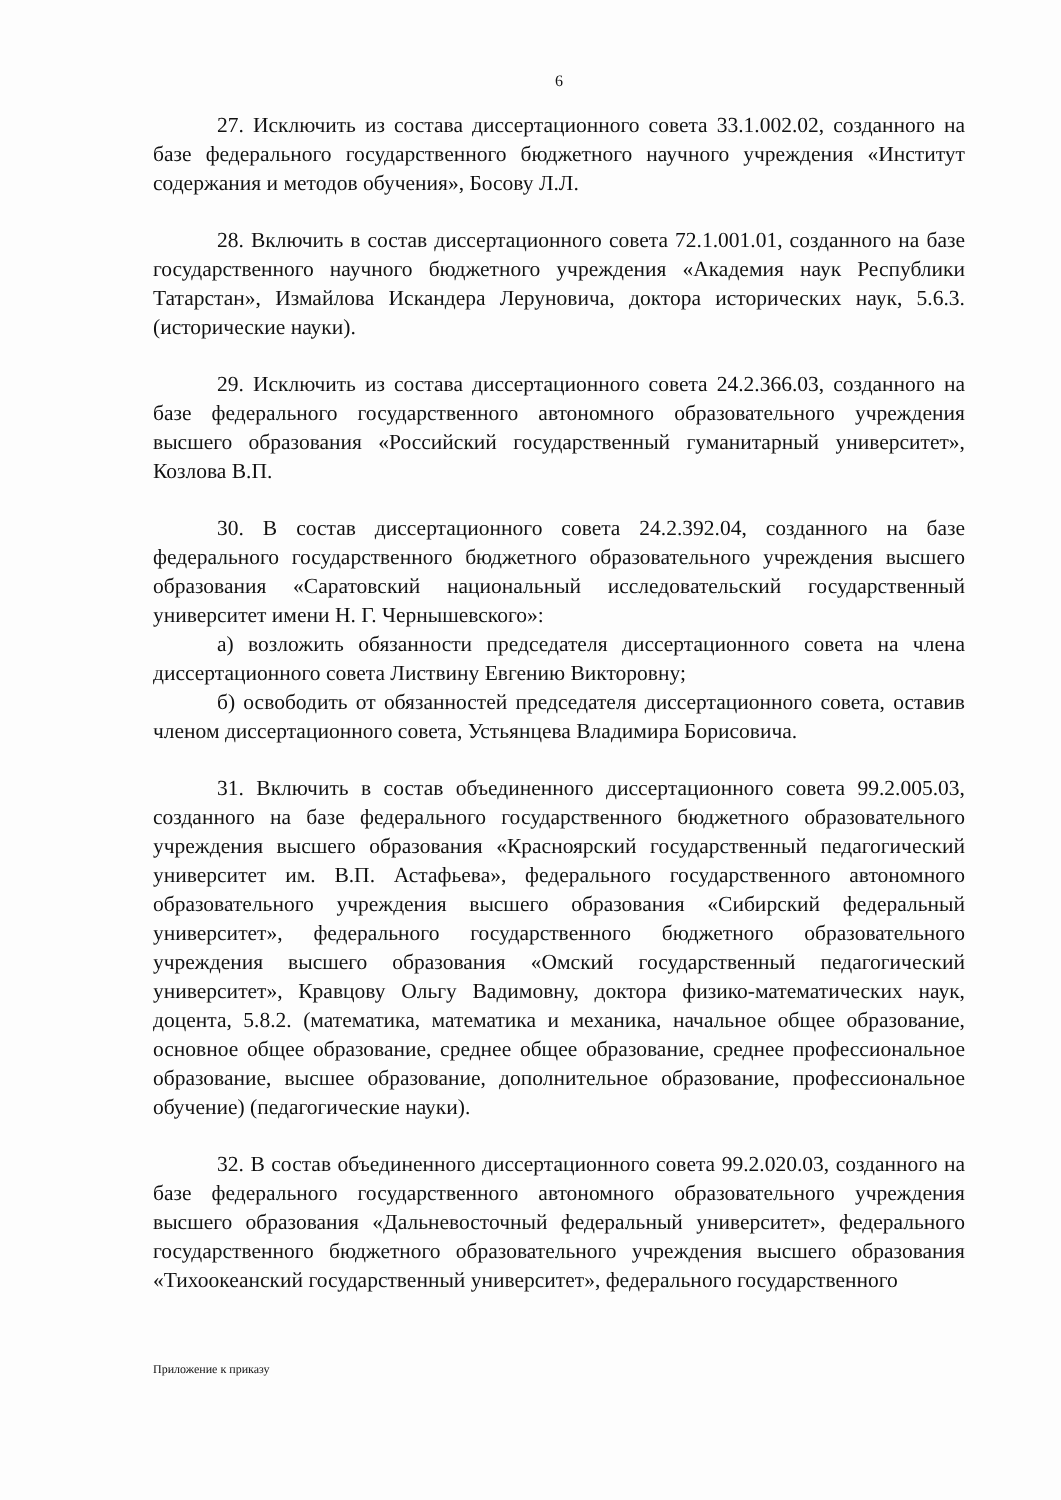6
27. Исключить из состава диссертационного совета 33.1.002.02, созданного на базе федерального государственного бюджетного научного учреждения «Институт содержания и методов обучения», Босову Л.Л.
28. Включить в состав диссертационного совета 72.1.001.01, созданного на базе государственного научного бюджетного учреждения «Академия наук Республики Татарстан», Измайлова Искандера Леруновича, доктора исторических наук, 5.6.3. (исторические науки).
29. Исключить из состава диссертационного совета 24.2.366.03, созданного на базе федерального государственного автономного образовательного учреждения высшего образования «Российский государственный гуманитарный университет», Козлова В.П.
30. В состав диссертационного совета 24.2.392.04, созданного на базе федерального государственного бюджетного образовательного учреждения высшего образования «Саратовский национальный исследовательский государственный университет имени Н. Г. Чернышевского»:
а) возложить обязанности председателя диссертационного совета на члена диссертационного совета Листвину Евгению Викторовну;
б) освободить от обязанностей председателя диссертационного совета, оставив членом диссертационного совета, Устьянцева Владимира Борисовича.
31. Включить в состав объединенного диссертационного совета 99.2.005.03, созданного на базе федерального государственного бюджетного образовательного учреждения высшего образования «Красноярский государственный педагогический университет им. В.П. Астафьева», федерального государственного автономного образовательного учреждения высшего образования «Сибирский федеральный университет», федерального государственного бюджетного образовательного учреждения высшего образования «Омский государственный педагогический университет», Кравцову Ольгу Вадимовну, доктора физико-математических наук, доцента, 5.8.2. (математика, математика и механика, начальное общее образование, основное общее образование, среднее общее образование, среднее профессиональное образование, высшее образование, дополнительное образование, профессиональное обучение) (педагогические науки).
32. В состав объединенного диссертационного совета 99.2.020.03, созданного на базе федерального государственного автономного образовательного учреждения высшего образования «Дальневосточный федеральный университет», федерального государственного бюджетного образовательного учреждения высшего образования «Тихоокеанский государственный университет», федерального государственного
Приложение к приказу